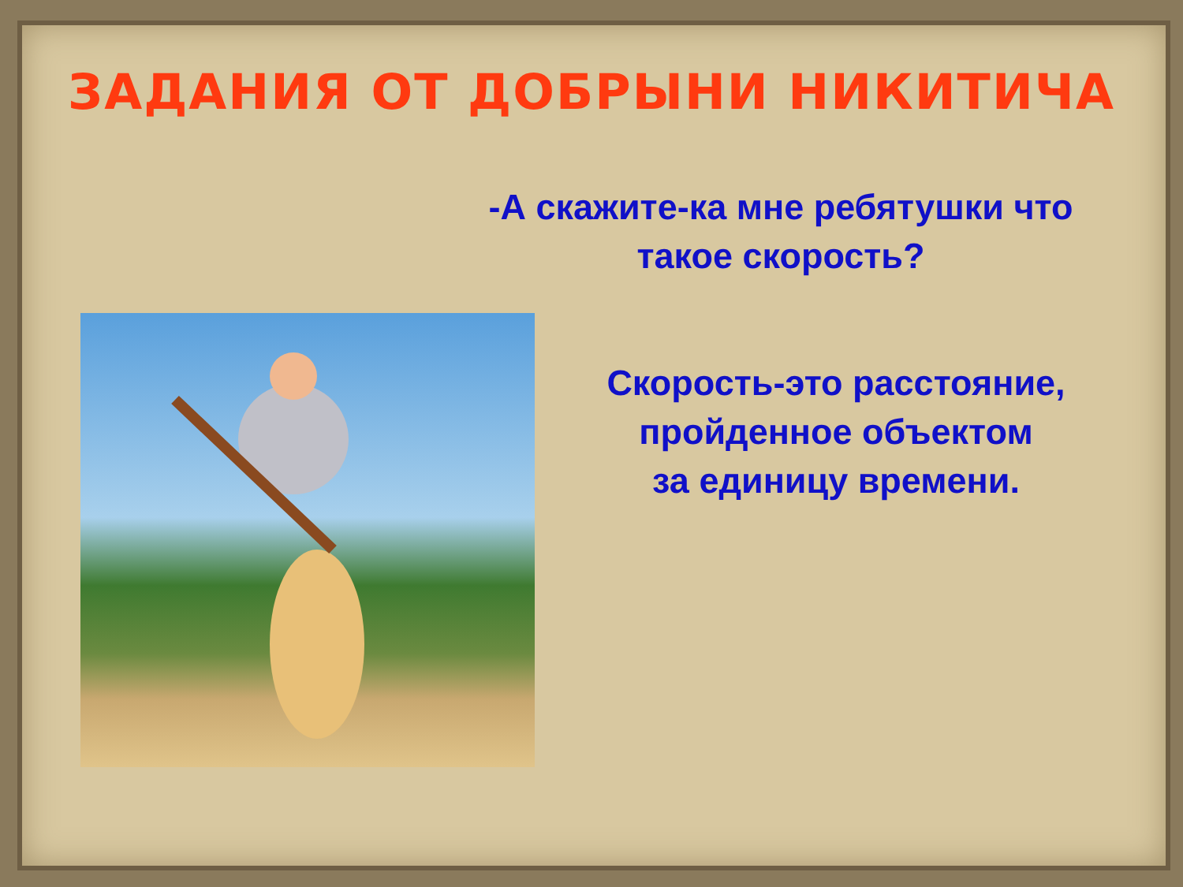ЗАДАНИЯ ОТ ДОБРЫНИ НИКИТИЧА
-А скажите-ка мне ребятушки что
такое скорость?
Скорость-это расстояние,
пройденное объектом
за единицу времени.